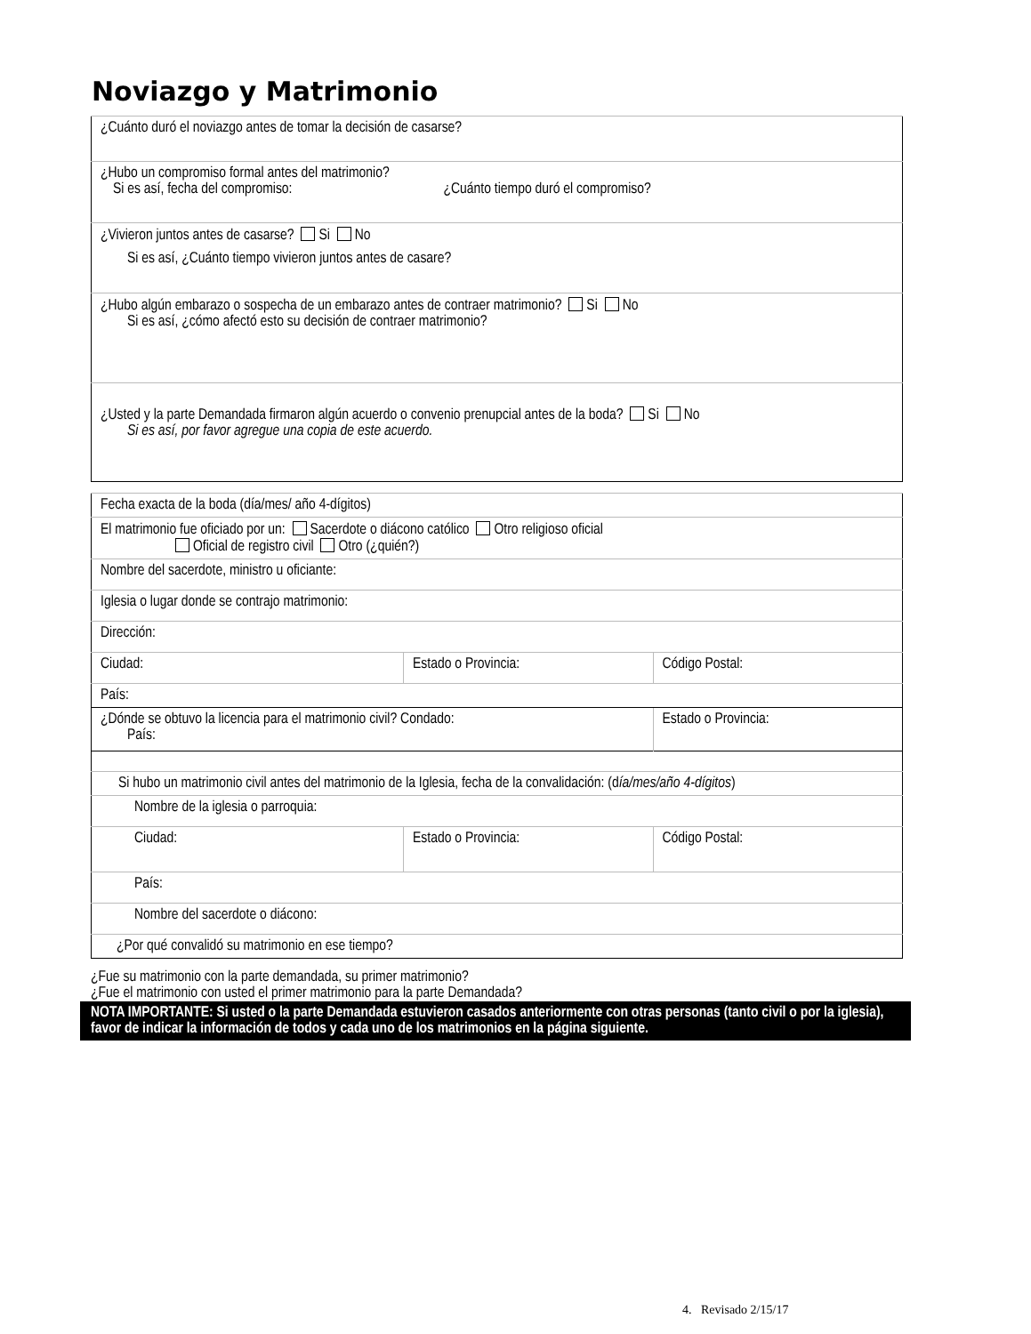Noviazgo y Matrimonio
| ¿Cuánto duró el noviazgo antes de tomar la decisión de casarse? |
| ¿Hubo un compromiso formal antes del matrimonio? Si es así, fecha del compromiso: ¿Cuánto tiempo duró el compromiso? |
| ¿Vivieron juntos antes de casarse? Si No Si es así, ¿Cuánto tiempo vivieron juntos antes de casare? |
| ¿Hubo algún embarazo o sospecha de un embarazo antes de contraer matrimonio? Si No Si es así, ¿cómo afectó esto su decisión de contraer matrimonio? |
| ¿Usted y la parte Demandada firmaron algún acuerdo o convenio prenupcial antes de la boda? Si No Si es así, por favor agregue una copia de este acuerdo. |
| Fecha exacta de la boda (día/mes/ año 4-dígitos) | | |
| El matrimonio fue oficiado por un: Sacerdote o diácono católico Otro religioso oficial Oficial de registro civil Otro (¿quién?) | | |
| Nombre del sacerdote, ministro u oficiante: | | |
| Iglesia o lugar donde se contrajo matrimonio: | | |
| Dirección: | | |
| Ciudad: | Estado o Provincia: | Código Postal: |
| País: | | |
| ¿Dónde se obtuvo la licencia para el matrimonio civil? Condado: País: | | Estado o Provincia: |
| Si hubo un matrimonio civil antes del matrimonio de la Iglesia, fecha de la convalidación: (d ía/mes/año 4-dígitos ) | | |
| Nombre de la iglesia o parroquia: | | |
| Ciudad: | Estado o Provincia: | Código Postal: |
| País: | | |
| Nombre del sacerdote o diácono: | | |
| ¿Por qué convalidó su matrimonio en ese tiempo? | | |
¿Fue su matrimonio con la parte demandada, su primer matrimonio?
¿Fue el matrimonio con usted el primer matrimonio para la parte Demandada?
NOTA IMPORTANTE: Si usted o la parte Demandada estuvieron casados anteriormente con otras personas (tanto civil o por la iglesia), favor de indicar la información de todos y cada uno de los matrimonios en la página siguiente.
4. Revisado 2/15/17